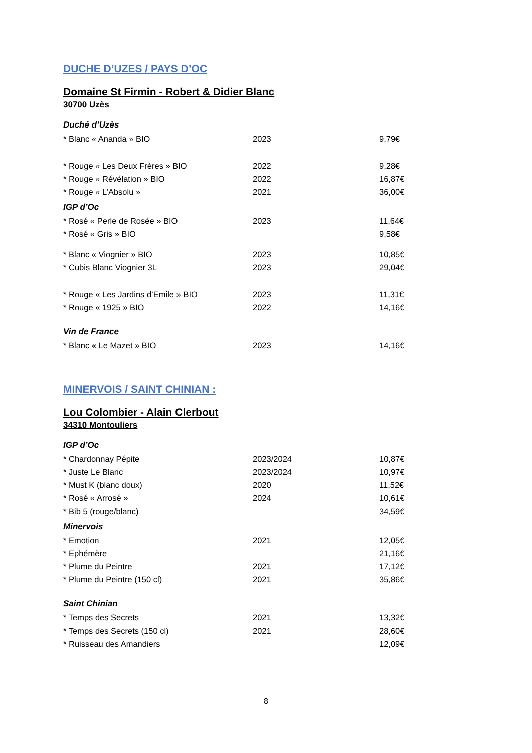DUCHE D’UZES / PAYS D’OC
Domaine St Firmin - Robert & Didier Blanc
30700 Uzès
Duché d’Uzès
| * Blanc « Ananda » BIO | 2023 | 9,79€ |
| * Rouge « Les Deux Frères » BIO | 2022 | 9,28€ |
| * Rouge « Révélation » BIO | 2022 | 16,87€ |
| * Rouge « L’Absolu » | 2021 | 36,00€ |
IGP d’Oc
| * Rosé « Perle de Rosée » BIO | 2023 | 11,64€ |
| * Rosé « Gris » BIO | | 9,58€ |
| * Blanc « Viognier » BIO | 2023 | 10,85€ |
| * Cubis Blanc Viognier 3L | 2023 | 29,04€ |
| * Rouge « Les Jardins d’Emile » BIO | 2023 | 11,31€ |
| * Rouge « 1925 » BIO | 2022 | 14,16€ |
Vin de France
| * Blanc « Le Mazet » BIO | 2023 | 14,16€ |
MINERVOIS / SAINT CHINIAN :
Lou Colombier - Alain Clerbout
34310 Montouliers
IGP d’Oc
| * Chardonnay Pépite | 2023/2024 | 10,87€ |
| * Juste Le Blanc | 2023/2024 | 10,97€ |
| * Must K (blanc doux) | 2020 | 11,52€ |
| * Rosé « Arrosé » | 2024 | 10,61€ |
| * Bib 5 (rouge/blanc) | | 34,59€ |
Minervois
| * Emotion | 2021 | 12,05€ |
| * Ephémère | | 21,16€ |
| * Plume du Peintre | 2021 | 17,12€ |
| * Plume du Peintre (150 cl) | 2021 | 35,86€ |
Saint Chinian
| * Temps des Secrets | 2021 | 13,32€ |
| * Temps des Secrets (150 cl) | 2021 | 28,60€ |
| * Ruisseau des Amandiers | | 12,09€ |
8